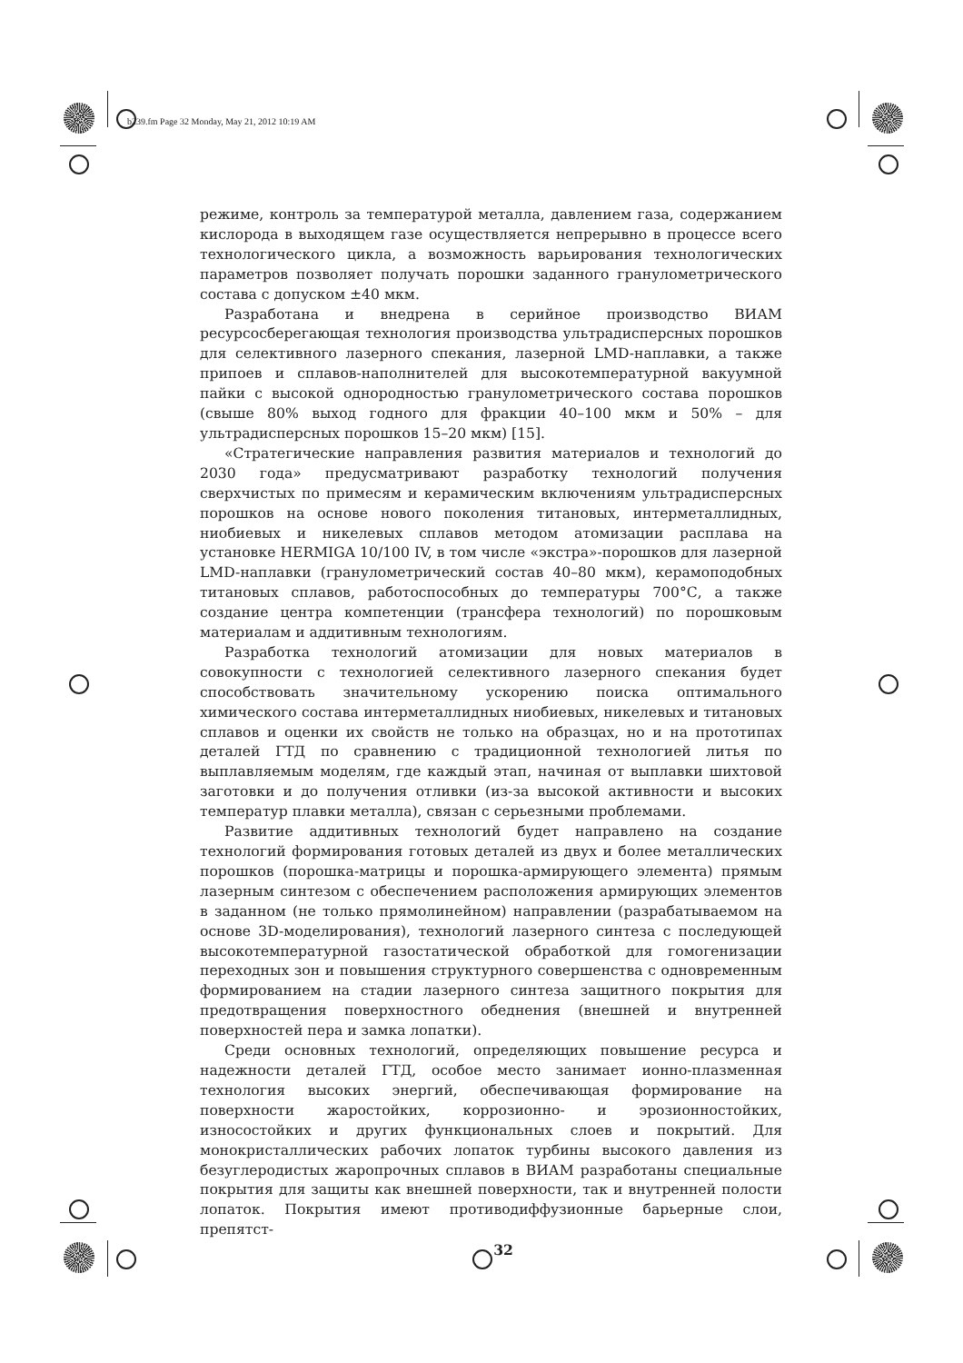b239.fm Page 32 Monday, May 21, 2012 10:19 AM
режиме, контроль за температурой металла, давлением газа, содержанием кислорода в выходящем газе осуществляется непрерывно в процессе всего технологического цикла, а возможность варьирования технологических параметров позволяет получать порошки заданного гранулометрического состава с допуском ±40 мкм.
Разработана и внедрена в серийное производство ВИАМ ресурсосберегающая технология производства ультрадисперсных порошков для селективного лазерного спекания, лазерной LMD-наплавки, а также припоев и сплавов-наполнителей для высокотемпературной вакуумной пайки с высокой однородностью гранулометрического состава порошков (свыше 80% выход годного для фракции 40–100 мкм и 50% – для ультрадисперсных порошков 15–20 мкм) [15].
«Стратегические направления развития материалов и технологий до 2030 года» предусматривают разработку технологий получения сверхчистых по примесям и керамическим включениям ультрадисперсных порошков на основе нового поколения титановых, интерметаллидных, ниобиевых и никелевых сплавов методом атомизации расплава на установке HERMIGA 10/100 IV, в том числе «экстра»-порошков для лазерной LMD-наплавки (гранулометрический состав 40–80 мкм), керамоподобных титановых сплавов, работоспособных до температуры 700°С, а также создание центра компетенции (трансфера технологий) по порошковым материалам и аддитивным технологиям.
Разработка технологий атомизации для новых материалов в совокупности с технологией селективного лазерного спекания будет способствовать значительному ускорению поиска оптимального химического состава интерметаллидных ниобиевых, никелевых и титановых сплавов и оценки их свойств не только на образцах, но и на прототипах деталей ГТД по сравнению с традиционной технологией литья по выплавляемым моделям, где каждый этап, начиная от выплавки шихтовой заготовки и до получения отливки (из-за высокой активности и высоких температур плавки металла), связан с серьезными проблемами.
Развитие аддитивных технологий будет направлено на создание технологий формирования готовых деталей из двух и более металлических порошков (порошка-матрицы и порошка-армирующего элемента) прямым лазерным синтезом с обеспечением расположения армирующих элементов в заданном (не только прямолинейном) направлении (разрабатываемом на основе 3D-моделирования), технологий лазерного синтеза с последующей высокотемпературной газостатической обработкой для гомогенизации переходных зон и повышения структурного совершенства с одновременным формированием на стадии лазерного синтеза защитного покрытия для предотвращения поверхностного обеднения (внешней и внутренней поверхностей пера и замка лопатки).
Среди основных технологий, определяющих повышение ресурса и надежности деталей ГТД, особое место занимает ионно-плазменная технология высоких энергий, обеспечивающая формирование на поверхности жаростойких, коррозионно- и эрозионностойких, износостойких и других функциональных слоев и покрытий. Для монокристаллических рабочих лопаток турбины высокого давления из безуглеродистых жаропрочных сплавов в ВИАМ разработаны специальные покрытия для защиты как внешней поверхности, так и внутренней полости лопаток. Покрытия имеют противодиффузионные барьерные слои, препятст-
32